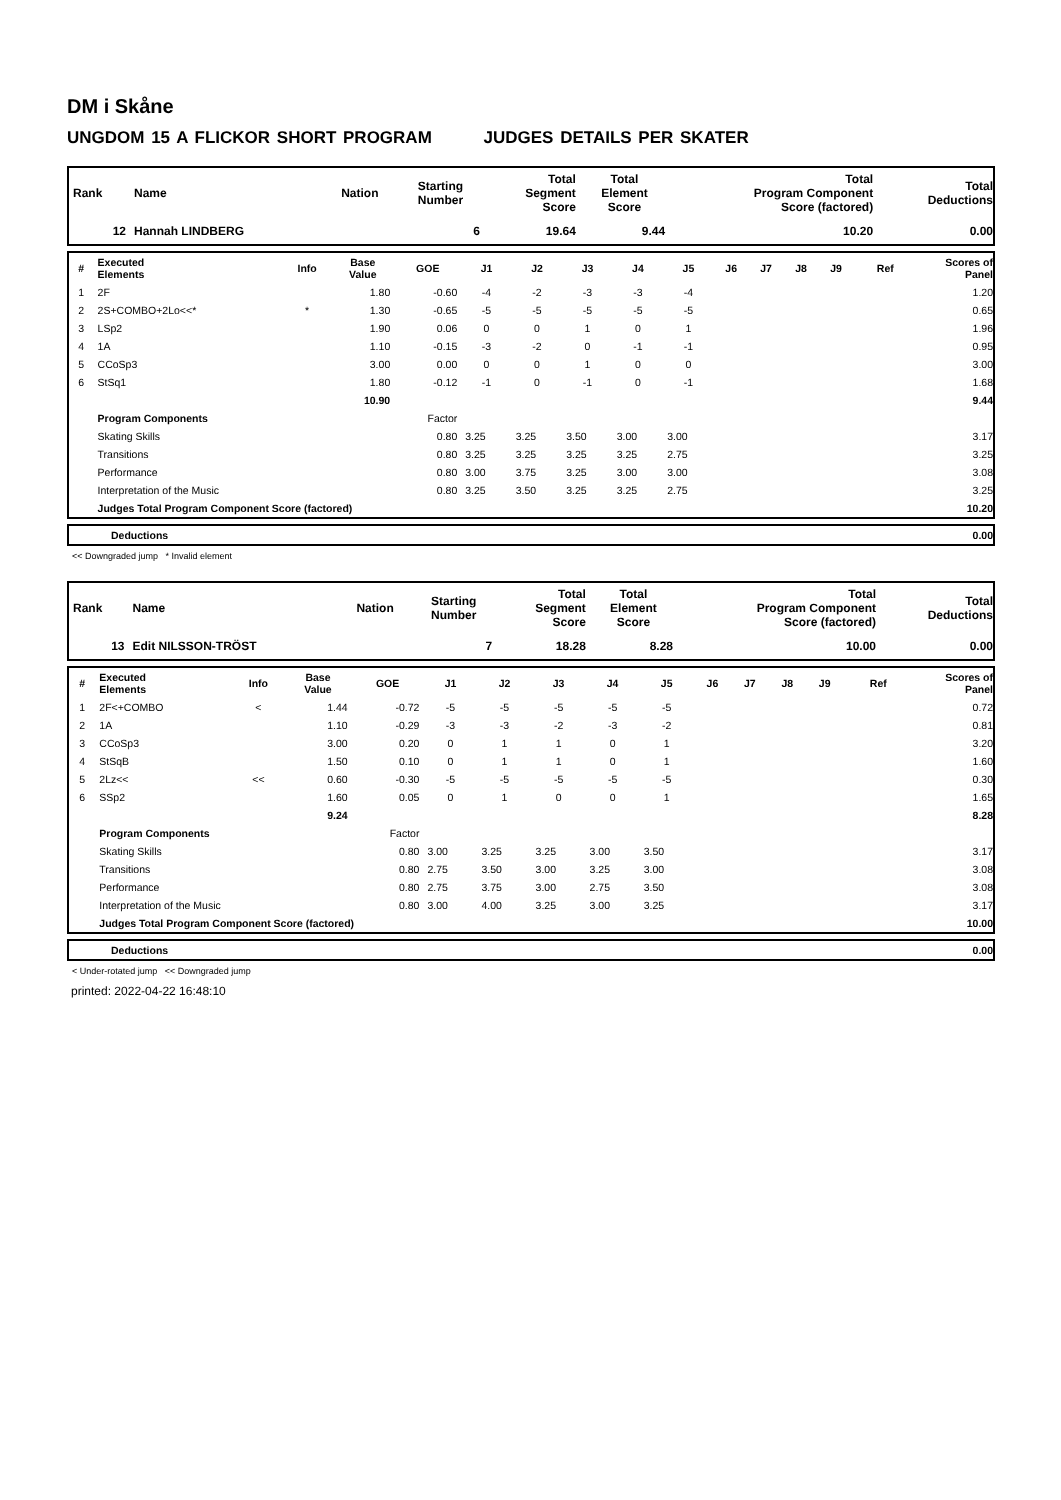DM i Skåne
UNGDOM 15 A FLICKOR SHORT PROGRAM JUDGES DETAILS PER SKATER
| Rank | Name | Nation | Starting Number | Total Segment Score | Total Element Score | Total Program Component Score (factored) | Total Deductions |
| --- | --- | --- | --- | --- | --- | --- | --- |
| 12 | Hannah LINDBERG | | 6 | 19.64 | 9.44 | 10.20 | 0.00 |
| # | Executed Elements | Info | Base Value | GOE | J1 | J2 | J3 | J4 | J5 | J6 | J7 | J8 | J9 | Ref | Scores of Panel |
| --- | --- | --- | --- | --- | --- | --- | --- | --- | --- | --- | --- | --- | --- | --- | --- |
| 1 | 2F | | 1.80 | -0.60 | -4 | -2 | -3 | -3 | -4 | | | | | | 1.20 |
| 2 | 2S+COMBO+2Lo<<* | * | 1.30 | -0.65 | -5 | -5 | -5 | -5 | -5 | | | | | | 0.65 |
| 3 | LSp2 | | 1.90 | 0.06 | 0 | 0 | 1 | 0 | 1 | | | | | | 1.96 |
| 4 | 1A | | 1.10 | -0.15 | -3 | -2 | 0 | -1 | -1 | | | | | | 0.95 |
| 5 | CCoSp3 | | 3.00 | 0.00 | 0 | 0 | 1 | 0 | 0 | | | | | | 3.00 |
| 6 | StSq1 | | 1.80 | -0.12 | -1 | 0 | -1 | 0 | -1 | | | | | | 1.68 |
| | | | 10.90 | | | | | | | | | | | | 9.44 |
| | Program Components | | | Factor | | | | | | | | | | | |
| | Skating Skills | | | 0.80 | 3.25 | 3.25 | 3.50 | 3.00 | 3.00 | | | | | | 3.17 |
| | Transitions | | | 0.80 | 3.25 | 3.25 | 3.25 | 3.25 | 2.75 | | | | | | 3.25 |
| | Performance | | | 0.80 | 3.00 | 3.75 | 3.25 | 3.00 | 3.00 | | | | | | 3.08 |
| | Interpretation of the Music | | | 0.80 | 3.25 | 3.50 | 3.25 | 3.25 | 2.75 | | | | | | 3.25 |
| | Judges Total Program Component Score (factored) | | | | | | | | | | | | | | 10.20 |
| | Deductions | 0.00 |
<< Downgraded jump * Invalid element
| Rank | Name | Nation | Starting Number | Total Segment Score | Total Element Score | Total Program Component Score (factored) | Total Deductions |
| --- | --- | --- | --- | --- | --- | --- | --- |
| 13 | Edit NILSSON-TRÖST | | 7 | 18.28 | 8.28 | 10.00 | 0.00 |
| # | Executed Elements | Info | Base Value | GOE | J1 | J2 | J3 | J4 | J5 | J6 | J7 | J8 | J9 | Ref | Scores of Panel |
| --- | --- | --- | --- | --- | --- | --- | --- | --- | --- | --- | --- | --- | --- | --- | --- |
| 1 | 2F<+COMBO | < | 1.44 | -0.72 | -5 | -5 | -5 | -5 | -5 | | | | | | 0.72 |
| 2 | 1A | | 1.10 | -0.29 | -3 | -3 | -2 | -3 | -2 | | | | | | 0.81 |
| 3 | CCoSp3 | | 3.00 | 0.20 | 0 | 1 | 1 | 0 | 1 | | | | | | 3.20 |
| 4 | StSqB | | 1.50 | 0.10 | 0 | 1 | 1 | 0 | 1 | | | | | | 1.60 |
| 5 | 2Lz<< | << | 0.60 | -0.30 | -5 | -5 | -5 | -5 | -5 | | | | | | 0.30 |
| 6 | SSp2 | | 1.60 | 0.05 | 0 | 1 | 0 | 0 | 1 | | | | | | 1.65 |
| | | | 9.24 | | | | | | | | | | | | 8.28 |
| | Program Components | | | Factor | | | | | | | | | | | |
| | Skating Skills | | | 0.80 | 3.00 | 3.25 | 3.25 | 3.00 | 3.50 | | | | | | 3.17 |
| | Transitions | | | 0.80 | 2.75 | 3.50 | 3.00 | 3.25 | 3.00 | | | | | | 3.08 |
| | Performance | | | 0.80 | 2.75 | 3.75 | 3.00 | 2.75 | 3.50 | | | | | | 3.08 |
| | Interpretation of the Music | | | 0.80 | 3.00 | 4.00 | 3.25 | 3.00 | 3.25 | | | | | | 3.17 |
| | Judges Total Program Component Score (factored) | | | | | | | | | | | | | | 10.00 |
| | Deductions | 0.00 |
< Under-rotated jump << Downgraded jump
printed: 2022-04-22 16:48:10